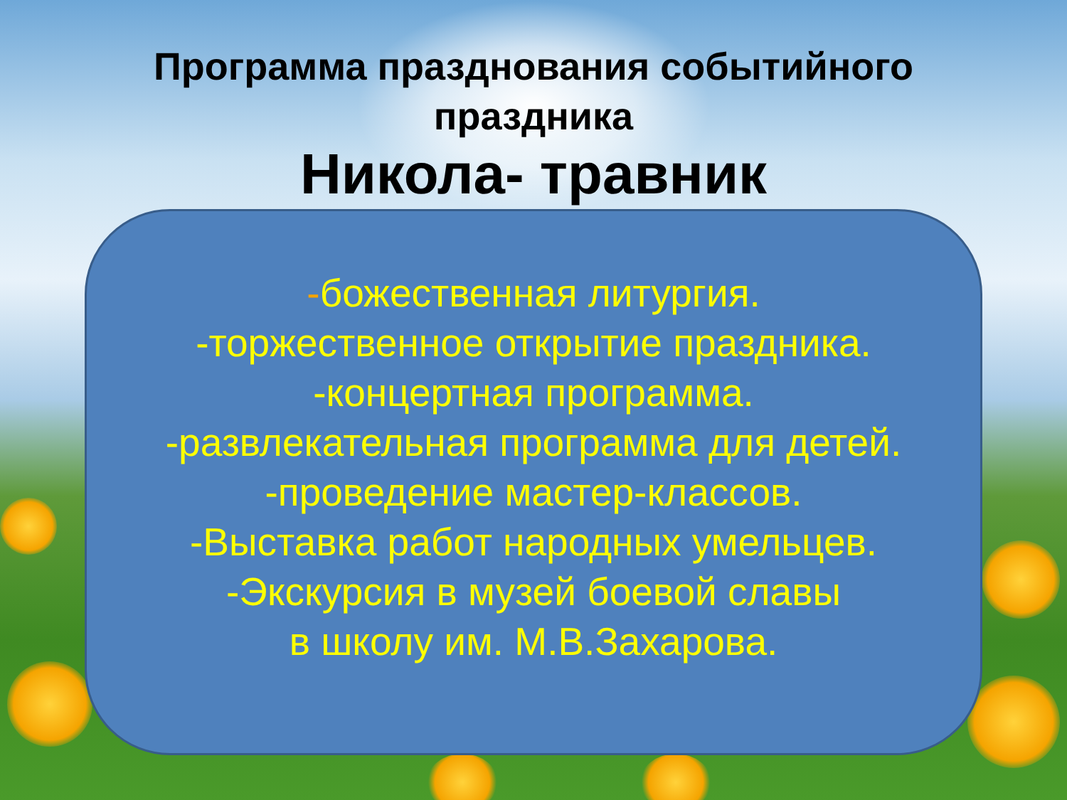Программа празднования событийного
праздника
Никола- травник
-божественная литургия.
-торжественное открытие праздника.
-концертная программа.
-развлекательная программа для детей.
-проведение мастер-классов.
-Выставка работ народных умельцев.
-Экскурсия в музей боевой славы
в школу им. М.В.Захарова.